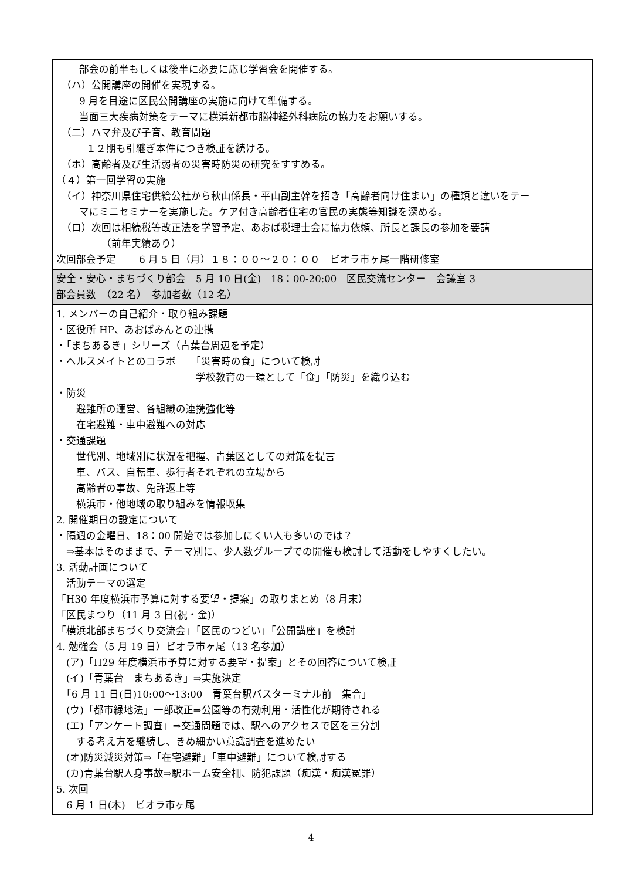| 部会の前半もしくは後半に必要に応じ学習会を開催する。 （ハ）公開講座の開催を実現する。 9 月を目途に区民公開講座の実施に向けて準備する。 当面三大疾病対策をテーマに横浜新都市脳神経外科病院の協力をお願いする。 （二）ハマ弁及び子育、教育問題 １２期も引継ぎ本件につき検証を続ける。 （ホ）高齢者及び生活弱者の災害時防災の研究をすすめる。 （４）第一回学習の実施 （イ）神奈川県住宅供給公社から秋山係長・平山副主幹を招き「高齢者向け住まい」の種類と違いをテー マにミニセミナーを実施した。ケア付き高齢者住宅の官民の実態等知識を深める。 （ロ）次回は相続税等改正法を学習予定、あおば税理士会に協力依頼、所長と課長の参加を要請 （前年実績あり） 次回部会予定 6 月 5 日（月）１８：００～２０：００ ビオラ市ヶ尾一階研修室 |
| 安全・安心・まちづくり部会 5 月 10 日(金) 18：00-20:00 区民交流センター 会議室 3 部会員数 （22 名） 参加者数（12 名） |
| 1. メンバーの自己紹介・取り組み課題 ・区役所 HP、あおばみんとの連携 ・「まちあるき」シリーズ（青葉台周辺を予定） ・ヘルスメイトとのコラボ 「災害時の食」について検討 学校教育の一環として「食」「防災」を織り込む ・防災 避難所の運営、各組織の連携強化等 在宅避難・車中避難への対応 ・交通課題 世代別、地域別に状況を把握、青葉区としての対策を提言 車、バス、自転車、歩行者それぞれの立場から 高齢者の事故、免許返上等 横浜市・他地域の取り組みを情報収集 2. 開催期日の設定について ・隔週の金曜日、18：00 開始では参加しにくい人も多いのでは？ ⇒基本はそのままで、テーマ別に、少人数グループでの開催も検討して活動をしやすくしたい。 3. 活動計画について 活動テーマの選定 「H30 年度横浜市予算に対する要望・提案」の取りまとめ（8 月末） 「区民まつり（11 月 3 日(祝・金)） 「横浜北部まちづくり交流会」「区民のつどい」「公開講座」を検討 4. 勉強会（5 月 19 日）ビオラ市ヶ尾（13 名参加） (ア)「H29 年度横浜市予算に対する要望・提案」とその回答について検証 (イ)「青葉台 まちあるき」⇒実施決定 「6 月 11 日(日)10:00～13:00 青葉台駅バスターミナル前 集合」 (ウ)「都市緑地法」一部改正⇒公園等の有効利用・活性化が期待される (エ)「アンケート調査」⇒交通問題では、駅へのアクセスで区を三分割 する考え方を継続し、きめ細かい意識調査を進めたい (オ)防災減災対策⇒「在宅避難」「車中避難」について検討する (カ)青葉台駅人身事故⇒駅ホーム安全柵、防犯課題（痴漢・痴漢冤罪） 5. 次回 6 月 1 日(木) ビオラ市ヶ尾 |
4